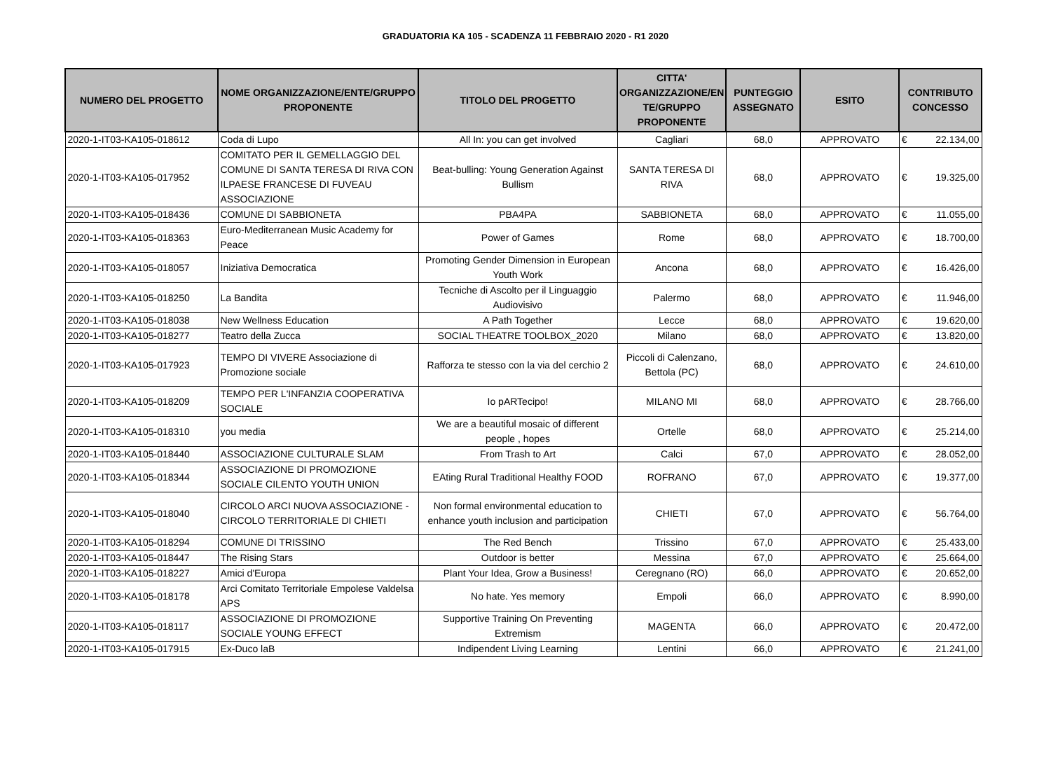GRADUATORIA KA 105 - SCADENZA 11 FEBBRAIO 2020 - R1 2020
| NUMERO DEL PROGETTO | NOME ORGANIZZAZIONE/ENTE/GRUPPO PROPONENTE | TITOLO DEL PROGETTO | CITTA' ORGANIZZAZIONE/EN TE/GRUPPO PROPONENTE | PUNTEGGIO ASSEGNATO | ESITO | CONTRIBUTO CONCESSO | |
| --- | --- | --- | --- | --- | --- | --- | --- |
| 2020-1-IT03-KA105-018612 | Coda di Lupo | All In: you can get involved | Cagliari | 68,0 | APPROVATO | € | 22.134,00 |
| 2020-1-IT03-KA105-017952 | COMITATO PER IL GEMELLAGGIO DEL COMUNE DI SANTA TERESA DI RIVA CON ILPAESE FRANCESE DI FUVEAU ASSOCIAZIONE | Beat-bulling: Young Generation Against Bullism | SANTA TERESA DI RIVA | 68,0 | APPROVATO | € | 19.325,00 |
| 2020-1-IT03-KA105-018436 | COMUNE DI SABBIONETA | PBA4PA | SABBIONETA | 68,0 | APPROVATO | € | 11.055,00 |
| 2020-1-IT03-KA105-018363 | Euro-Mediterranean Music Academy for Peace | Power of Games | Rome | 68,0 | APPROVATO | € | 18.700,00 |
| 2020-1-IT03-KA105-018057 | Iniziativa Democratica | Promoting Gender Dimension in European Youth Work | Ancona | 68,0 | APPROVATO | € | 16.426,00 |
| 2020-1-IT03-KA105-018250 | La Bandita | Tecniche di Ascolto per il Linguaggio Audiovisivo | Palermo | 68,0 | APPROVATO | € | 11.946,00 |
| 2020-1-IT03-KA105-018038 | New Wellness Education | A Path Together | Lecce | 68,0 | APPROVATO | € | 19.620,00 |
| 2020-1-IT03-KA105-018277 | Teatro della Zucca | SOCIAL THEATRE TOOLBOX_2020 | Milano | 68,0 | APPROVATO | € | 13.820,00 |
| 2020-1-IT03-KA105-017923 | TEMPO DI VIVERE Associazione di Promozione sociale | Rafforza te stesso con la via del cerchio 2 | Piccoli di Calenzano, Bettola (PC) | 68,0 | APPROVATO | € | 24.610,00 |
| 2020-1-IT03-KA105-018209 | TEMPO PER L'INFANZIA COOPERATIVA SOCIALE | Io pARTecipo! | MILANO MI | 68,0 | APPROVATO | € | 28.766,00 |
| 2020-1-IT03-KA105-018310 | you media | We are a beautiful mosaic of different people , hopes | Ortelle | 68,0 | APPROVATO | € | 25.214,00 |
| 2020-1-IT03-KA105-018440 | ASSOCIAZIONE CULTURALE SLAM | From Trash to Art | Calci | 67,0 | APPROVATO | € | 28.052,00 |
| 2020-1-IT03-KA105-018344 | ASSOCIAZIONE DI PROMOZIONE SOCIALE CILENTO YOUTH UNION | EAting Rural Traditional Healthy FOOD | ROFRANO | 67,0 | APPROVATO | € | 19.377,00 |
| 2020-1-IT03-KA105-018040 | CIRCOLO ARCI NUOVA ASSOCIAZIONE - CIRCOLO TERRITORIALE DI CHIETI | Non formal environmental education to enhance youth inclusion and participation | CHIETI | 67,0 | APPROVATO | € | 56.764,00 |
| 2020-1-IT03-KA105-018294 | COMUNE DI TRISSINO | The Red Bench | Trissino | 67,0 | APPROVATO | € | 25.433,00 |
| 2020-1-IT03-KA105-018447 | The Rising Stars | Outdoor is better | Messina | 67,0 | APPROVATO | € | 25.664,00 |
| 2020-1-IT03-KA105-018227 | Amici d'Europa | Plant Your Idea, Grow a Business! | Ceregnano (RO) | 66,0 | APPROVATO | € | 20.652,00 |
| 2020-1-IT03-KA105-018178 | Arci Comitato Territoriale Empolese Valdelsa APS | No hate. Yes memory | Empoli | 66,0 | APPROVATO | € | 8.990,00 |
| 2020-1-IT03-KA105-018117 | ASSOCIAZIONE DI PROMOZIONE SOCIALE YOUNG EFFECT | Supportive Training On Preventing Extremism | MAGENTA | 66,0 | APPROVATO | € | 20.472,00 |
| 2020-1-IT03-KA105-017915 | Ex-Duco laB | Indipendent Living Learning | Lentini | 66,0 | APPROVATO | € | 21.241,00 |